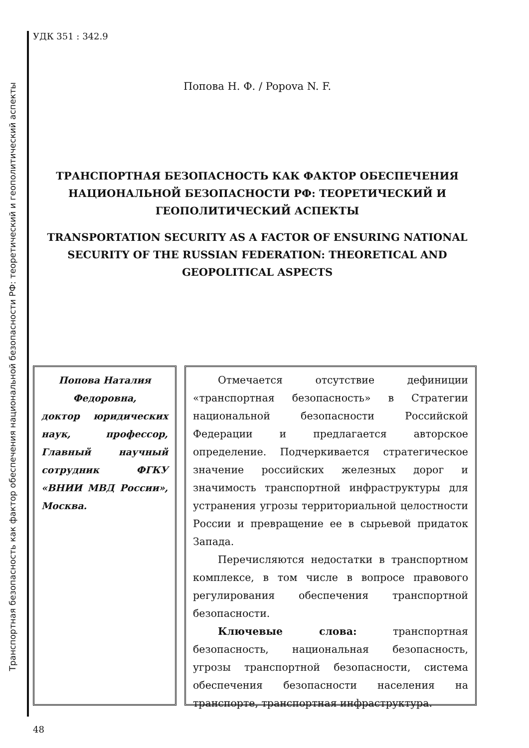Транспортная безопасность как фактор обеспечения национальной безопасности РФ: теоретический и геополитический аспекты
УДК 351 : 342.9
Попова Н. Ф. / Popova N. F.
ТРАНСПОРТНАЯ БЕЗОПАСНОСТЬ КАК ФАКТОР ОБЕСПЕЧЕНИЯ НАЦИОНАЛЬНОЙ БЕЗОПАСНОСТИ РФ: ТЕОРЕТИЧЕСКИЙ И ГЕОПОЛИТИЧЕСКИЙ АСПЕКТЫ
TRANSPORTATION SECURITY AS A FACTOR OF ENSURING NATIONAL SECURITY OF THE RUSSIAN FEDERATION: THEORETICAL AND GEOPOLITICAL ASPECTS
Попова Наталия Федоровна,
доктор юридических наук, профессор, Главный научный сотрудник ФГКУ «ВНИИ МВД России», Москва.
Отмечается отсутствие дефиниции «транспортная безопасность» в Стратегии национальной безопасности Российской Федерации и предлагается авторское определение. Подчеркивается стратегическое значение российских железных дорог и значимость транспортной инфраструктуры для устранения угрозы территориальной целостности России и превращение ее в сырьевой придаток Запада.
Перечисляются недостатки в транспортном комплексе, в том числе в вопросе правового регулирования обеспечения транспортной безопасности.
Ключевые слова: транспортная безопасность, национальная безопасность, угрозы транспортной безопасности, система обеспечения безопасности населения на транспорте, транспортная инфраструктура.
48